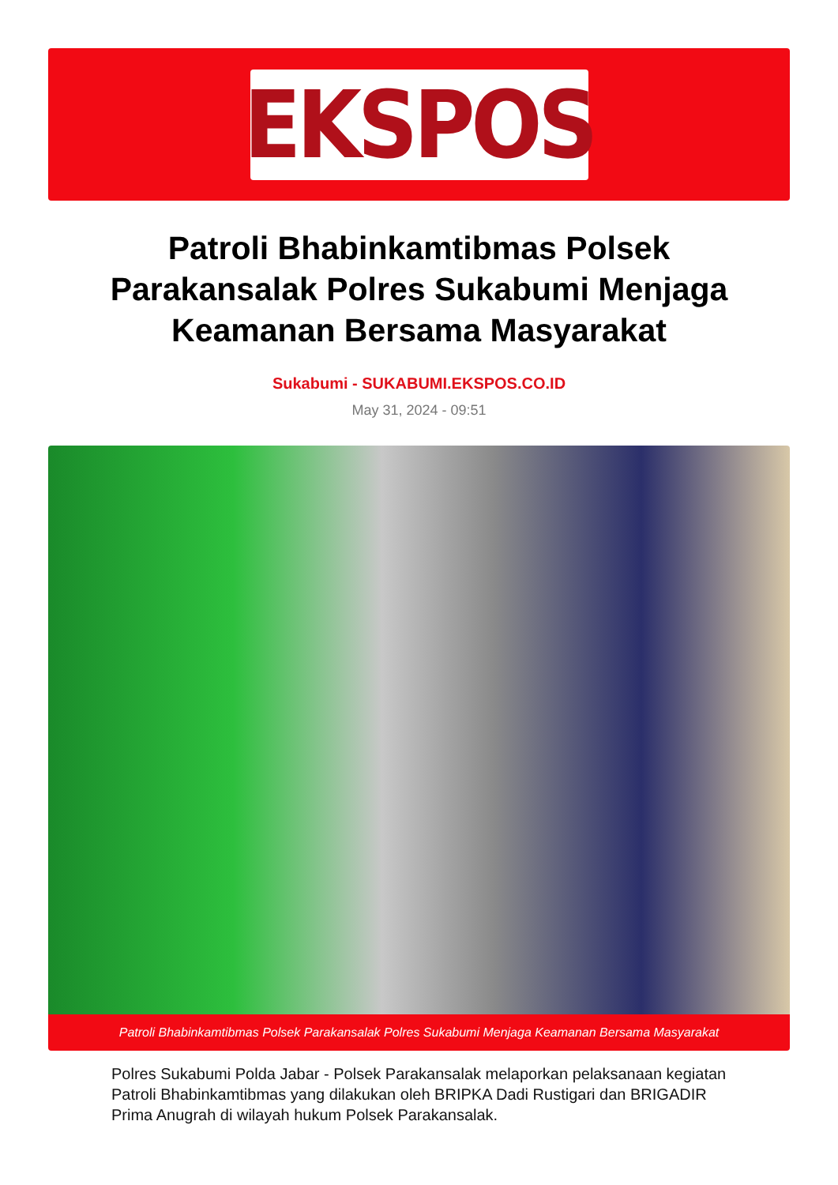EKSPOS
Patroli Bhabinkamtibmas Polsek Parakansalak Polres Sukabumi Menjaga Keamanan Bersama Masyarakat
Sukabumi - SUKABUMI.EKSPOS.CO.ID
May 31, 2024 - 09:51
Patroli Bhabinkamtibmas Polsek Parakansalak Polres Sukabumi Menjaga Keamanan Bersama Masyarakat
Polres Sukabumi Polda Jabar - Polsek Parakansalak melaporkan pelaksanaan kegiatan Patroli Bhabinkamtibmas yang dilakukan oleh BRIPKA Dadi Rustigari dan BRIGADIR Prima Anugrah di wilayah hukum Polsek Parakansalak.